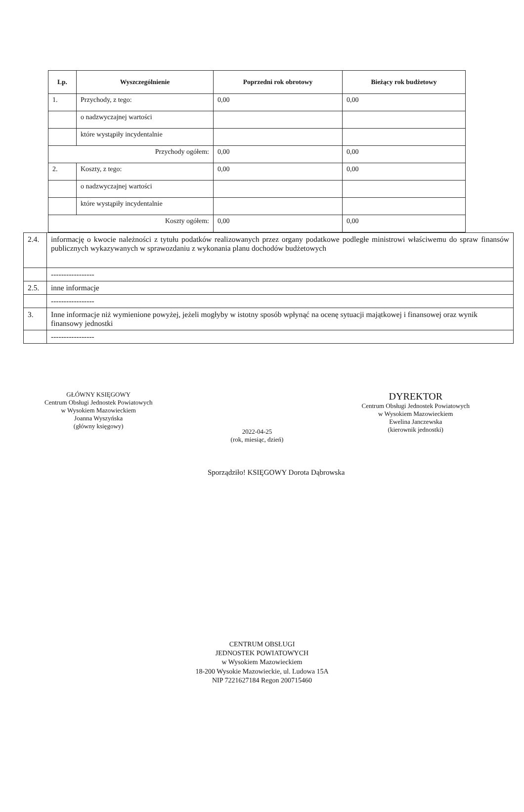| Lp. | Wyszczególnienie | Poprzedni rok obrotowy | Bieżący rok budżetowy |
| --- | --- | --- | --- |
| 1. | Przychody, z tego: | 0,00 | 0,00 |
| | o nadzwyczajnej wartości | | |
| | które wystąpiły incydentalnie | | |
| Przychody ogółem: | | 0,00 | 0,00 |
| 2. | Koszty, z tego: | 0,00 | 0,00 |
| | o nadzwyczajnej wartości | | |
| | które wystąpiły incydentalnie | | |
| Koszty ogółem: | | 0,00 | 0,00 |
| 2.4. | informację o kwocie należności z tytułu podatków realizowanych przez organy podatkowe podległe ministrowi właściwemu do spraw finansów publicznych wykazywanych w sprawozdaniu z wykonania planu dochodów budżetowych |
| | ----------------- |
| 2.5. | inne informacje |
| | ----------------- |
| 3. | Inne informacje niż wymienione powyżej, jeżeli mogłyby w istotny sposób wpłynąć na ocenę sytuacji majątkowej i finansowej oraz wynik finansowy jednostki |
| | ----------------- |
GŁÓWNY KSIĘGOWY
Centrum Obsługi Jednostek Powiatowych
w Wysokiem Mazowieckiem
Joanna Wyszyńska
(główny księgowy)
2022-04-25
(rok, miesiąc, dzień)
DYREKTOR
Centrum Obsługi Jednostek Powiatowych
w Wysokiem Mazowieckiem
Ewelina Janczewska
(kierownik jednostki)
Sporządziło! KSIĘGOWY Dorota Dąbrowska
CENTRUM OBSŁUGI
JEDNOSTEK POWIATOWYCH
w Wysokiem Mazowieckiem
18-200 Wysokie Mazowieckie, ul. Ludowa 15A
NIP 7221627184 Regon 200715460